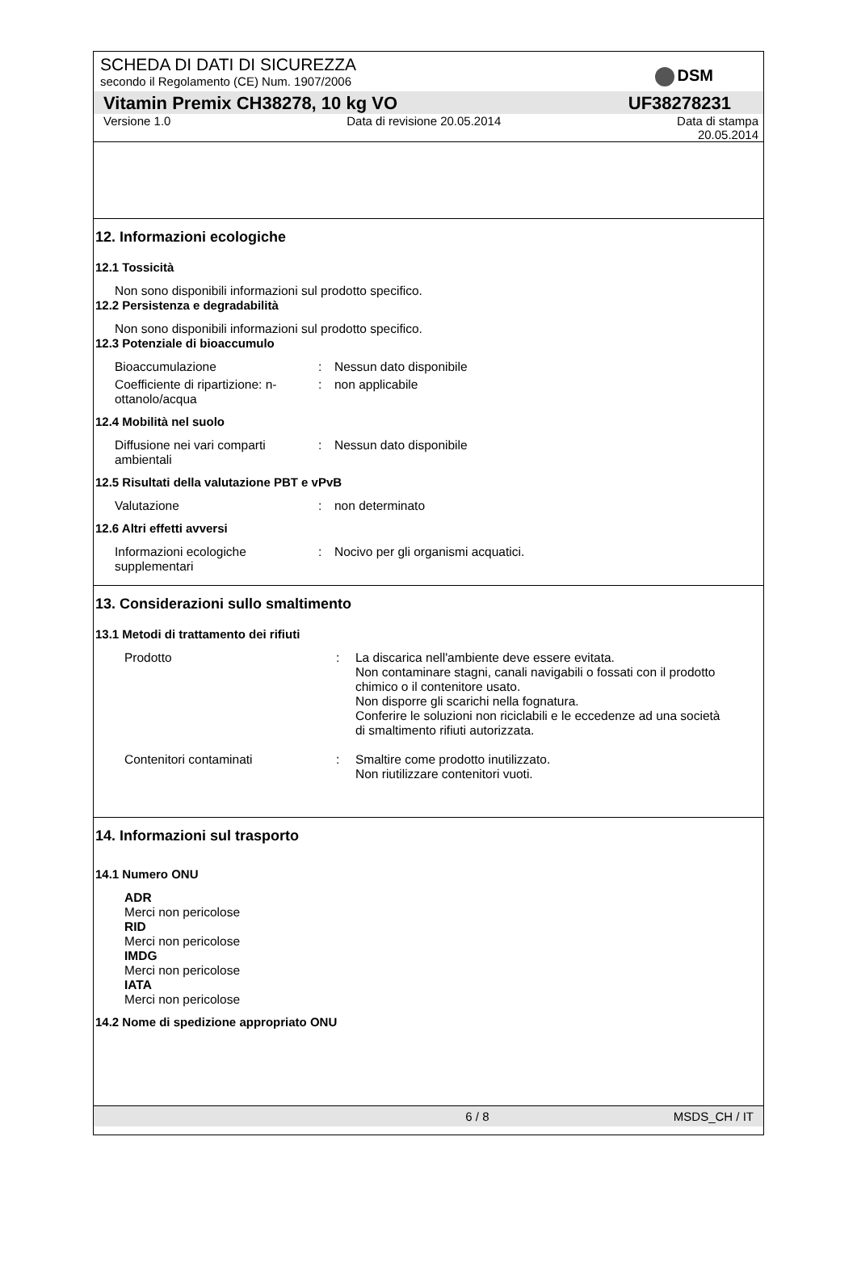SCHEDA DI DATI DI SICUREZZA
secondo il Regolamento (CE) Num. 1907/2006
DSM
Vitamin Premix CH38278, 10 kg VO UF38278231
Versione 1.0 Data di revisione 20.05.2014 Data di stampa
20.05.2014
12. Informazioni ecologiche
12.1 Tossicità
Non sono disponibili informazioni sul prodotto specifico.
12.2 Persistenza e degradabilità
Non sono disponibili informazioni sul prodotto specifico.
12.3 Potenziale di bioaccumulo
Bioaccumulazione: Nessun dato disponibile
Coefficiente di ripartizione: n-ottanolo/acqua: non applicabile
12.4 Mobilità nel suolo
Diffusione nei vari comparti ambientali: Nessun dato disponibile
12.5 Risultati della valutazione PBT e vPvB
Valutazione: non determinato
12.6 Altri effetti avversi
Informazioni ecologiche supplementari: Nocivo per gli organismi acquatici.
13. Considerazioni sullo smaltimento
13.1 Metodi di trattamento dei rifiuti
Prodotto: La discarica nell'ambiente deve essere evitata.
Non contaminare stagni, canali navigabili o fossati con il prodotto chimico o il contenitore usato.
Non disporre gli scarichi nella fognatura.
Conferire le soluzioni non riciclabili e le eccedenze ad una società di smaltimento rifiuti autorizzata.
Contenitori contaminati: Smaltire come prodotto inutilizzato.
Non riutilizzare contenitori vuoti.
14. Informazioni sul trasporto
14.1 Numero ONU
ADR
Merci non pericolose
RID
Merci non pericolose
IMDG
Merci non pericolose
IATA
Merci non pericolose
14.2 Nome di spedizione appropriato ONU
6 / 8 MSDS_CH / IT